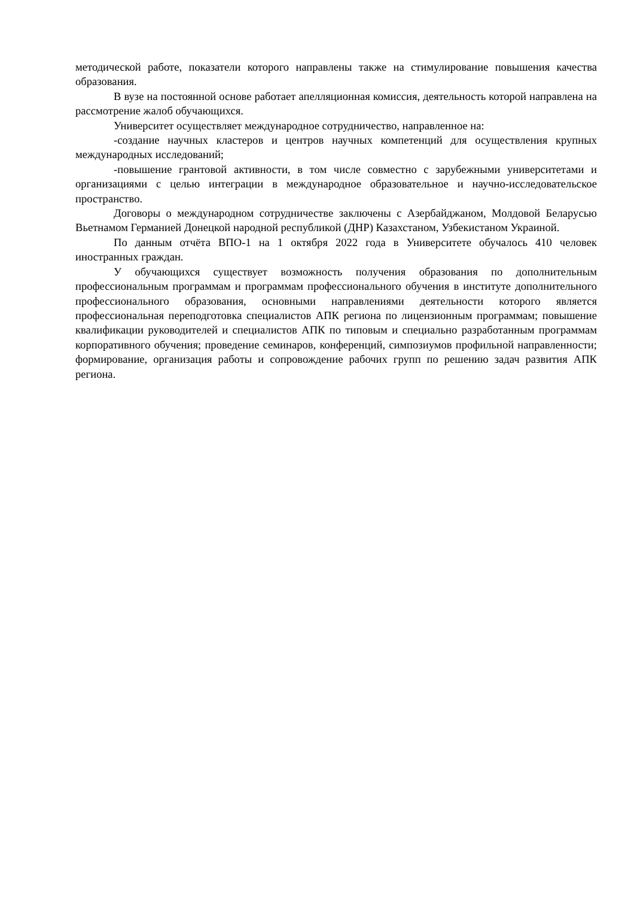методической работе, показатели которого направлены также на стимулирование повышения качества образования.
В вузе на постоянной основе работает апелляционная комиссия, деятельность которой направлена на рассмотрение жалоб обучающихся.
Университет осуществляет международное сотрудничество, направленное на:
-создание научных кластеров и центров научных компетенций для осуществления крупных международных исследований;
-повышение грантовой активности, в том числе совместно с зарубежными университетами и организациями с целью интеграции в международное образовательное и научно-исследовательское пространство.
Договоры о международном сотрудничестве заключены с Азербайджаном, Молдовой Беларусью Вьетнамом Германией Донецкой народной республикой (ДНР) Казахстаном, Узбекистаном Украиной.
По данным отчёта ВПО-1 на 1 октября 2022 года в Университете обучалось 410 человек иностранных граждан.
У обучающихся существует возможность получения образования по дополнительным профессиональным программам и программам профессионального обучения в институте дополнительного профессионального образования, основными направлениями деятельности которого является профессиональная переподготовка специалистов АПК региона по лицензионным программам; повышение квалификации руководителей и специалистов АПК по типовым и специально разработанным программам корпоративного обучения; проведение семинаров, конференций, симпозиумов профильной направленности; формирование, организация работы и сопровождение рабочих групп по решению задач развития АПК региона.